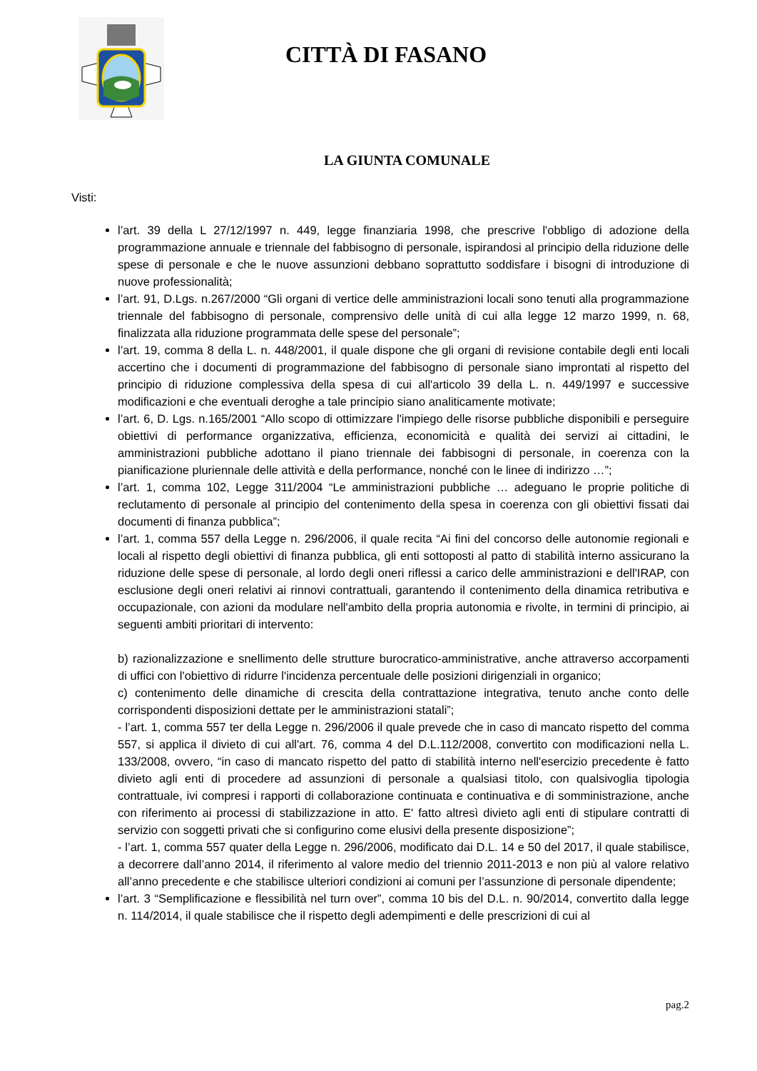CITTÀ DI FASANO
LA GIUNTA COMUNALE
Visti:
l’art. 39 della L 27/12/1997 n. 449, legge finanziaria 1998, che prescrive l'obbligo di adozione della programmazione annuale e triennale del fabbisogno di personale, ispirandosi al principio della riduzione delle spese di personale e che le nuove assunzioni debbano soprattutto soddisfare i bisogni di introduzione di nuove professionalità;
l’art. 91, D.Lgs. n.267/2000 “Gli organi di vertice delle amministrazioni locali sono tenuti alla programmazione triennale del fabbisogno di personale, comprensivo delle unità di cui alla legge 12 marzo 1999, n. 68, finalizzata alla riduzione programmata delle spese del personale”;
l’art. 19, comma 8 della L. n. 448/2001, il quale dispone che gli organi di revisione contabile degli enti locali accertino che i documenti di programmazione del fabbisogno di personale siano improntati al rispetto del principio di riduzione complessiva della spesa di cui all'articolo 39 della L. n. 449/1997 e successive modificazioni e che eventuali deroghe a tale principio siano analiticamente motivate;
l’art. 6, D. Lgs. n.165/2001 “Allo scopo di ottimizzare l'impiego delle risorse pubbliche disponibili e perseguire obiettivi di performance organizzativa, efficienza, economicità e qualità dei servizi ai cittadini, le amministrazioni pubbliche adottano il piano triennale dei fabbisogni di personale, in coerenza con la pianificazione pluriennale delle attività e della performance, nonché con le linee di indirizzo …”;
l’art. 1, comma 102, Legge 311/2004 “Le amministrazioni pubbliche … adeguano le proprie politiche di reclutamento di personale al principio del contenimento della spesa in coerenza con gli obiettivi fissati dai documenti di finanza pubblica”;
l’art. 1, comma 557 della Legge n. 296/2006, il quale recita “Ai fini del concorso delle autonomie regionali e locali al rispetto degli obiettivi di finanza pubblica, gli enti sottoposti al patto di stabilità interno assicurano la riduzione delle spese di personale, al lordo degli oneri riflessi a carico delle amministrazioni e dell'IRAP, con esclusione degli oneri relativi ai rinnovi contrattuali, garantendo il contenimento della dinamica retributiva e occupazionale, con azioni da modulare nell'ambito della propria autonomia e rivolte, in termini di principio, ai seguenti ambiti prioritari di intervento:
b) razionalizzazione e snellimento delle strutture burocratico-amministrative, anche attraverso accorpamenti di uffici con l'obiettivo di ridurre l'incidenza percentuale delle posizioni dirigenziali in organico;
c) contenimento delle dinamiche di crescita della contrattazione integrativa, tenuto anche conto delle corrispondenti disposizioni dettate per le amministrazioni statali”;
- l’art. 1, comma 557 ter della Legge n. 296/2006 il quale prevede che in caso di mancato rispetto del comma 557, si applica il divieto di cui all'art. 76, comma 4 del D.L.112/2008, convertito con modificazioni nella L. 133/2008, ovvero, “in caso di mancato rispetto del patto di stabilità interno nell'esercizio precedente è fatto divieto agli enti di procedere ad assunzioni di personale a qualsiasi titolo, con qualsivoglia tipologia contrattuale, ivi compresi i rapporti di collaborazione continuata e continuativa e di somministrazione, anche con riferimento ai processi di stabilizzazione in atto. E' fatto altresì divieto agli enti di stipulare contratti di servizio con soggetti privati che si configurino come elusivi della presente disposizione”;
- l’art. 1, comma 557 quater della Legge n. 296/2006, modificato dai D.L. 14 e 50 del 2017, il quale stabilisce, a decorrere dall’anno 2014, il riferimento al valore medio del triennio 2011-2013 e non più al valore relativo all’anno precedente e che stabilisce ulteriori condizioni ai comuni per l’assunzione di personale dipendente;
l’art. 3 “Semplificazione e flessibilità nel turn over”, comma 10 bis del D.L. n. 90/2014, convertito dalla legge n. 114/2014, il quale stabilisce che il rispetto degli adempimenti e delle prescrizioni di cui al
pag.2